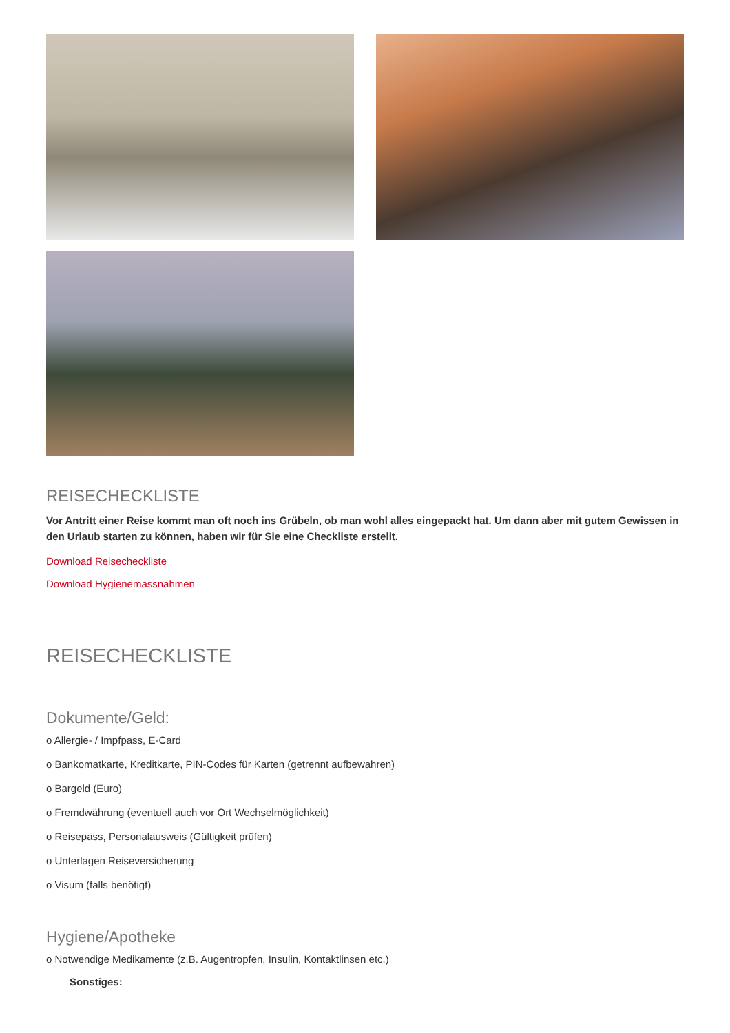REISECHECKLISTE
Vor Antritt einer Reise kommt man oft noch ins Grübeln, ob man wohl alles eingepackt hat. Um dann aber mit gutem Gewissen in den Urlaub starten zu können, haben wir für Sie eine Checkliste erstellt.
Download Reisecheckliste
Download Hygienemassnahmen
REISECHECKLISTE
Dokumente/Geld:
o Allergie- / Impfpass, E-Card
o Bankomatkarte, Kreditkarte, PIN-Codes für Karten (getrennt aufbewahren)
o Bargeld (Euro)
o Fremdwährung (eventuell auch vor Ort Wechselmöglichkeit)
o Reisepass, Personalausweis (Gültigkeit prüfen)
o Unterlagen Reiseversicherung
o Visum (falls benötigt)
Hygiene/Apotheke
o Notwendige Medikamente (z.B. Augentropfen, Insulin, Kontaktlinsen etc.)
Sonstiges: